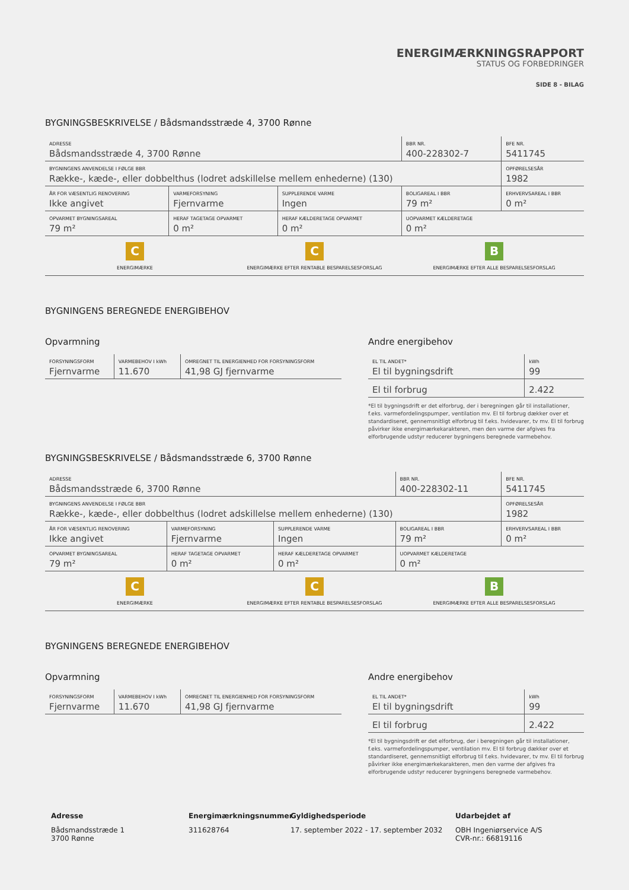ENERGIMÆRKNINGSRAPPORT
STATUS OG FORBEDRINGER
SIDE 8 - BILAG
BYGNINGSBESKRIVELSE / Bådsmandsstræde 4, 3700 Rønne
| ADRESSE Bådsmandsstræde 4, 3700 Rønne | | | BBR NR. 400-228302-7 | BFE NR. 5411745 |
| BYGNINGENS ANVENDELSE I FØLGE BBR Række-, kæde-, eller dobbelthus (lodret adskillelse mellem enhederne) (130) | | | | OPFØRELSESÅR 1982 |
| ÅR FOR VÆSENTLIG RENOVERING Ikke angivet | VARMEFORSYNING Fjernvarme | SUPPLERENDE VARME Ingen | BOLIGAREAL I BBR 79 m² | ERHVERVSAREAL I BBR 0 m² |
| OPVARMET BYGNINGSAREAL 79 m² | HERAF TAGETAGE OPVARMET 0 m² | HERAF KÆLDERETAGE OPVARMET 0 m² | UOPVARMET KÆLDERETAGE 0 m² | |
C
ENERGIMÆRKE
C
ENERGIMÆRKE EFTER RENTABLE BESPARELSESFORSLAG
B
ENERGIMÆRKE EFTER ALLE BESPARELSESFORSLAG
BYGNINGENS BEREGNEDE ENERGIBEHOV
Opvarmning
| FORSYNINGSFORM Fjernvarme | VARMEBEHOV I kWh 11.670 | OMREGNET TIL ENERGIENHED FOR FORSYNINGSFORM 41,98 GJ fjernvarme |
Andre energibehov
| EL TIL ANDET* El til bygningsdrift | kWh 99 |
| El til forbrug | 2.422 |
*El til bygningsdrift er det elforbrug, der i beregningen går til installationer, f.eks. varmefordelingspumper, ventilation mv. El til forbrug dækker over et standardiseret, gennemsnitligt elforbrug til f.eks. hvidevarer, tv mv. El til forbrug påvirker ikke energimærkekarakteren, men den varme der afgives fra elforbrugende udstyr reducerer bygningens beregnede varmebehov.
BYGNINGSBESKRIVELSE / Bådsmandsstræde 6, 3700 Rønne
| ADRESSE Bådsmandsstræde 6, 3700 Rønne | | | BBR NR. 400-228302-11 | BFE NR. 5411745 |
| BYGNINGENS ANVENDELSE I FØLGE BBR Række-, kæde-, eller dobbelthus (lodret adskillelse mellem enhederne) (130) | | | | OPFØRELSESÅR 1982 |
| ÅR FOR VÆSENTLIG RENOVERING Ikke angivet | VARMEFORSYNING Fjernvarme | SUPPLERENDE VARME Ingen | BOLIGAREAL I BBR 79 m² | ERHVERVSAREAL I BBR 0 m² |
| OPVARMET BYGNINGSAREAL 79 m² | HERAF TAGETAGE OPVARMET 0 m² | HERAF KÆLDERETAGE OPVARMET 0 m² | UOPVARMET KÆLDERETAGE 0 m² | |
C
ENERGIMÆRKE
C
ENERGIMÆRKE EFTER RENTABLE BESPARELSESFORSLAG
B
ENERGIMÆRKE EFTER ALLE BESPARELSESFORSLAG
BYGNINGENS BEREGNEDE ENERGIBEHOV
Opvarmning
| FORSYNINGSFORM Fjernvarme | VARMEBEHOV I kWh 11.670 | OMREGNET TIL ENERGIENHED FOR FORSYNINGSFORM 41,98 GJ fjernvarme |
Andre energibehov
| EL TIL ANDET* El til bygningsdrift | kWh 99 |
| El til forbrug | 2.422 |
*El til bygningsdrift er det elforbrug, der i beregningen går til installationer, f.eks. varmefordelingspumper, ventilation mv. El til forbrug dækker over et standardiseret, gennemsnitligt elforbrug til f.eks. hvidevarer, tv mv. El til forbrug påvirker ikke energimærkekarakteren, men den varme der afgives fra elforbrugende udstyr reducerer bygningens beregnede varmebehov.
Adresse
Bådsmandsstræde 1
3700 Rønne
Energimærkningsnummer
311628764
Gyldighedsperiode
17. september 2022 - 17. september 2032
Udarbejdet af
OBH Ingeniørservice A/S
CVR-nr.: 66819116